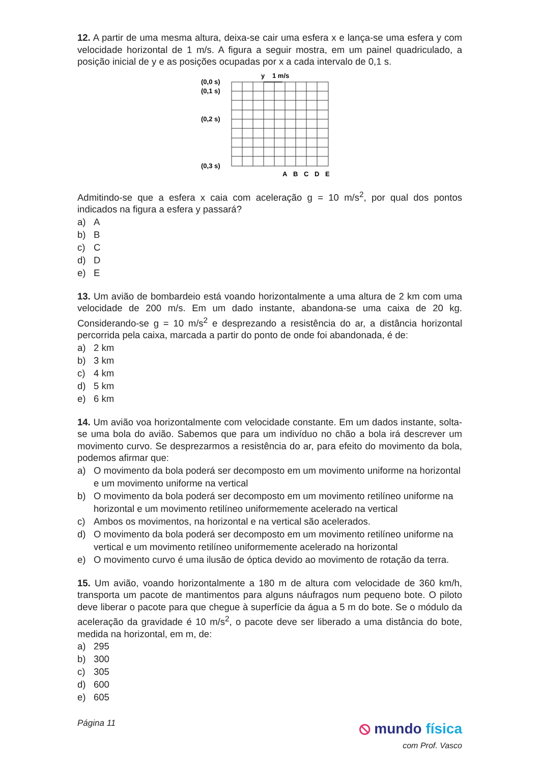12. A partir de uma mesma altura, deixa-se cair uma esfera x e lança-se uma esfera y com velocidade horizontal de 1 m/s. A figura a seguir mostra, em um painel quadriculado, a posição inicial de y e as posições ocupadas por x a cada intervalo de 0,1 s.
y
1 m/s
(0,0 s)
(0,1 s)
(0,2 s)
(0,3 s)
A
B
C
D
E
Admitindo-se que a esfera x caia com aceleração g = 10 m/s<sup>2</sup>, por qual dos pontos indicados na figura a esfera y passará?
a) A
b) B
c) C
d) D
e) E
13. Um avião de bombardeio está voando horizontalmente a uma altura de 2 km com uma velocidade de 200 m/s. Em um dado instante, abandona-se uma caixa de 20 kg. Considerando-se g = 10 m/s<sup>2</sup> e desprezando a resistência do ar, a distância horizontal percorrida pela caixa, marcada a partir do ponto de onde foi abandonada, é de:
a) 2 km
b) 3 km
c) 4 km
d) 5 km
e) 6 km
14. Um avião voa horizontalmente com velocidade constante. Em um dados instante, solta-se uma bola do avião. Sabemos que para um indivíduo no chão a bola irá descrever um movimento curvo. Se desprezarmos a resistência do ar, para efeito do movimento da bola, podemos afirmar que:
a) O movimento da bola poderá ser decomposto em um movimento uniforme na horizontal e um movimento uniforme na vertical
b) O movimento da bola poderá ser decomposto em um movimento retilíneo uniforme na horizontal e um movimento retilíneo uniformemente acelerado na vertical
c) Ambos os movimentos, na horizontal e na vertical são acelerados.
d) O movimento da bola poderá ser decomposto em um movimento retilíneo uniforme na vertical e um movimento retilíneo uniformemente acelerado na horizontal
e) O movimento curvo é uma ilusão de óptica devido ao movimento de rotação da terra.
15. Um avião, voando horizontalmente a 180 m de altura com velocidade de 360 km/h, transporta um pacote de mantimentos para alguns náufragos num pequeno bote. O piloto deve liberar o pacote para que chegue à superfície da água a 5 m do bote. Se o módulo da aceleração da gravidade é 10 m/s<sup>2</sup>, o pacote deve ser liberado a uma distância do bote, medida na horizontal, em m, de:
a) 295
b) 300
c) 305
d) 600
e) 605
Página 11
⦸ mundo física
com Prof. Vasco